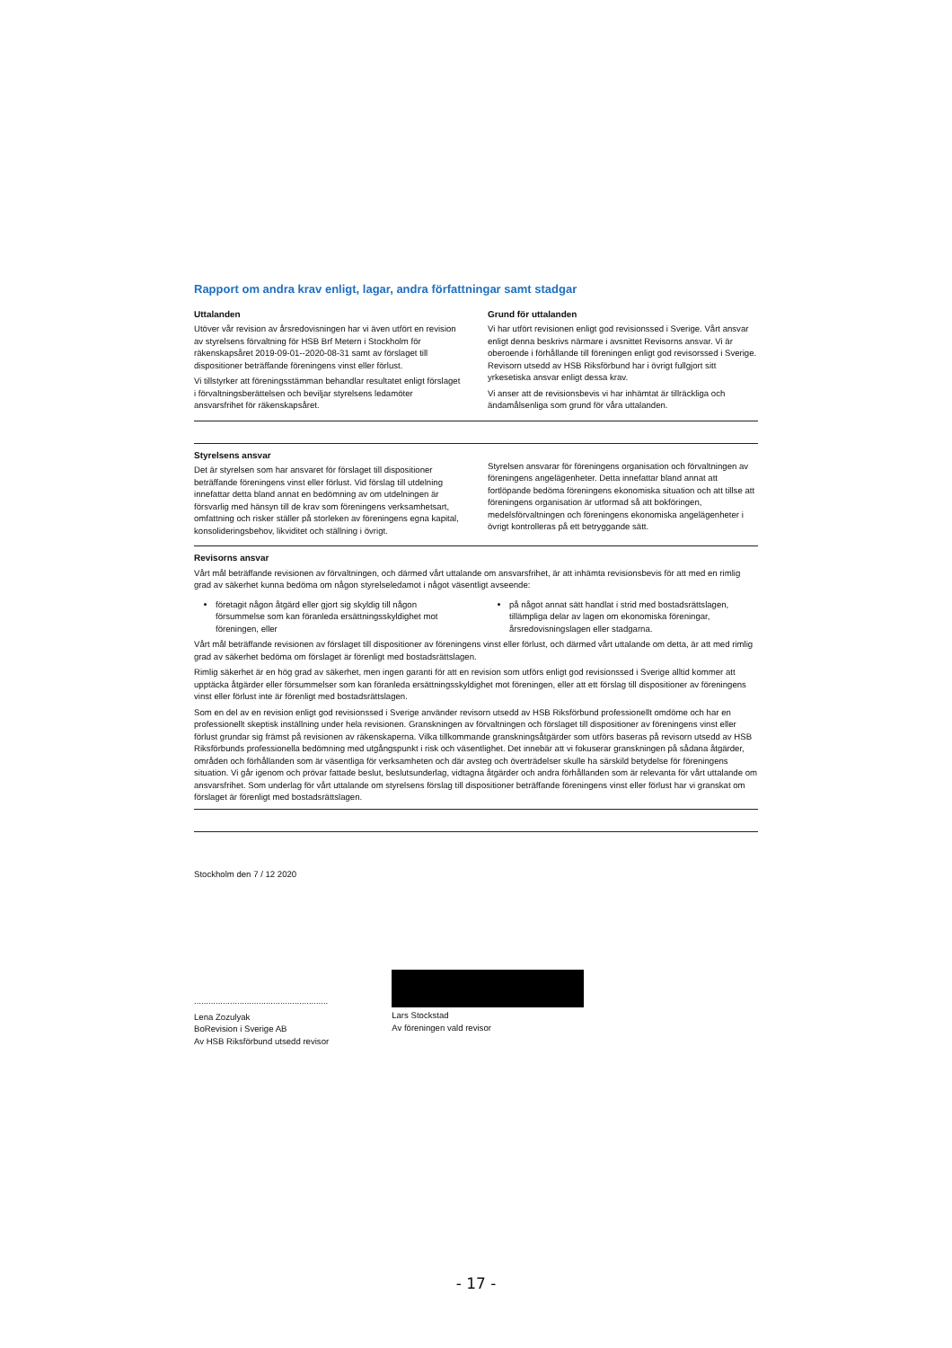Rapport om andra krav enligt, lagar, andra författningar samt stadgar
Uttalanden
Utöver vår revision av årsredovisningen har vi även utfört en revision av styrelsens förvaltning för HSB Brf Metern i Stockholm för räkenskapsåret 2019-09-01--2020-08-31 samt av förslaget till dispositioner beträffande föreningens vinst eller förlust.
Vi tillstyrker att föreningsstämman behandlar resultatet enligt förslaget i förvaltningsberättelsen och beviljar styrelsens ledamöter ansvarsfrihet för räkenskapsåret.
Grund för uttalanden
Vi har utfört revisionen enligt god revisionssed i Sverige. Vårt ansvar enligt denna beskrivs närmare i avsnittet Revisorns ansvar. Vi är oberoende i förhållande till föreningen enligt god revisorssed i Sverige. Revisorn utsedd av HSB Riksförbund har i övrigt fullgjort sitt yrkesetiska ansvar enligt dessa krav.
Vi anser att de revisionsbevis vi har inhämtat är tillräckliga och ändamålsenliga som grund för våra uttalanden.
Styrelsens ansvar
Det är styrelsen som har ansvaret för förslaget till dispositioner beträffande föreningens vinst eller förlust. Vid förslag till utdelning innefattar detta bland annat en bedömning av om utdelningen är försvarlig med hänsyn till de krav som föreningens verksamhetsart, omfattning och risker ställer på storleken av föreningens egna kapital, konsolideringsbehov, likviditet och ställning i övrigt.
Styrelsen ansvarar för föreningens organisation och förvaltningen av föreningens angelägenheter. Detta innefattar bland annat att fortlöpande bedöma föreningens ekonomiska situation och att tillse att föreningens organisation är utformad så att bokföringen, medelsförvaltningen och föreningens ekonomiska angelägenheter i övrigt kontrolleras på ett betryggande sätt.
Revisorns ansvar
Vårt mål beträffande revisionen av förvaltningen, och därmed vårt uttalande om ansvarsfrihet, är att inhämta revisionsbevis för att med en rimlig grad av säkerhet kunna bedöma om någon styrelseledamot i något väsentligt avseende:
företagit någon åtgärd eller gjort sig skyldig till någon försummelse som kan föranleda ersättningsskyldighet mot föreningen, eller
på något annat sätt handlat i strid med bostadsrättslagen, tillämpliga delar av lagen om ekonomiska föreningar, årsredovisningslagen eller stadgarna.
Vårt mål beträffande revisionen av förslaget till dispositioner av föreningens vinst eller förlust, och därmed vårt uttalande om detta, är att med rimlig grad av säkerhet bedöma om förslaget är förenligt med bostadsrättslagen.
Rimlig säkerhet är en hög grad av säkerhet, men ingen garanti för att en revision som utförs enligt god revisionssed i Sverige alltid kommer att upptäcka åtgärder eller försummelser som kan föranleda ersättningsskyldighet mot föreningen, eller att ett förslag till dispositioner av föreningens vinst eller förlust inte är förenligt med bostadsrättslagen.
Som en del av en revision enligt god revisionssed i Sverige använder revisorn utsedd av HSB Riksförbund professionellt omdöme och har en professionellt skeptisk inställning under hela revisionen. Granskningen av förvaltningen och förslaget till dispositioner av föreningens vinst eller förlust grundar sig främst på revisionen av räkenskaperna. Vilka tillkommande granskningsåtgärder som utförs baseras på revisorn utsedd av HSB Riksförbunds professionella bedömning med utgångspunkt i risk och väsentlighet. Det innebär att vi fokuserar granskningen på sådana åtgärder, områden och förhållanden som är väsentliga för verksamheten och där avsteg och överträdelser skulle ha särskild betydelse för föreningens situation. Vi går igenom och prövar fattade beslut, beslutsunderlag, vidtagna åtgärder och andra förhållanden som är relevanta för vårt uttalande om ansvarsfrihet. Som underlag för vårt uttalande om styrelsens förslag till dispositioner beträffande föreningens vinst eller förlust har vi granskat om förslaget är förenligt med bostadsrättslagen.
Stockholm den 7 / 12 2020
........................................................
Lena Zozulyak
BoRevision i Sverige AB
Av HSB Riksförbund utsedd revisor
Lars Stockstad
Av föreningen vald revisor
- 17 -